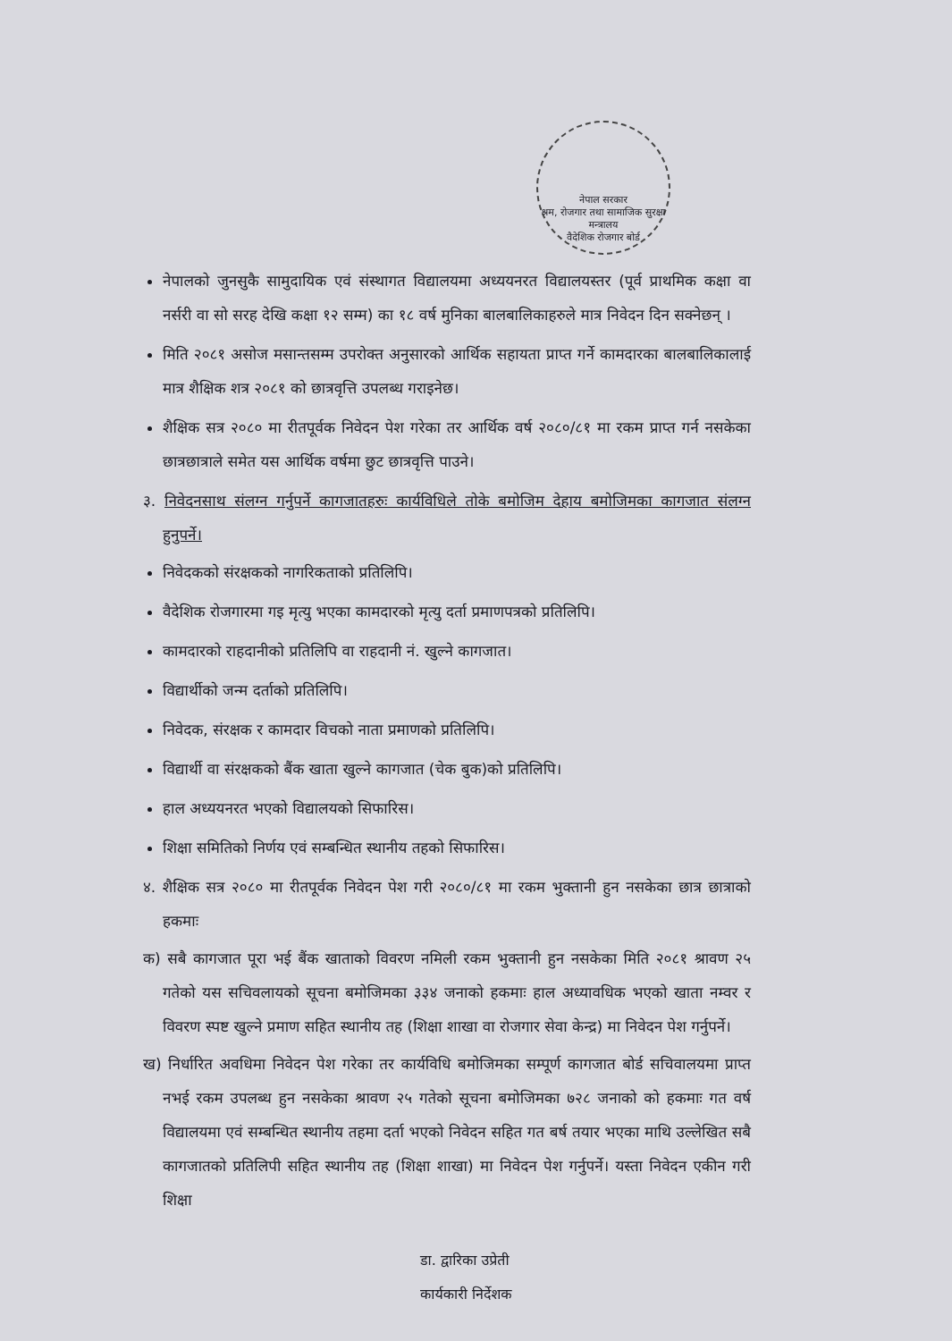नेपाल सरकार
श्रम, रोजगार तथा सामाजिक सुरक्षा मन्त्रालय
वैदेशिक रोजगार बोर्ड
नेपालको जुनसुकै सामुदायिक एवं संस्थागत विद्यालयमा अध्ययनरत विद्यालयस्तर (पूर्व प्राथमिक कक्षा वा नर्सरी वा सो सरह देखि कक्षा १२ सम्म) का १८ वर्ष मुनिका बालबालिकाहरुले मात्र निवेदन दिन सक्नेछन् ।
मिति २०८१ असोज मसान्तसम्म उपरोक्त अनुसारको आर्थिक सहायता प्राप्त गर्ने कामदारका बालबालिकालाई मात्र शैक्षिक शत्र २०८१ को छात्रवृत्ति उपलब्ध गराइनेछ।
शैक्षिक सत्र २०८० मा रीतपूर्वक निवेदन पेश गरेका तर आर्थिक वर्ष २०८०/८१ मा रकम प्राप्त गर्न नसकेका छात्रछात्राले समेत यस आर्थिक वर्षमा छुट छात्रवृत्ति पाउने।
३. निवेदनसाथ संलग्न गर्नुपर्ने कागजातहरुः कार्यविधिले तोके बमोजिम देहाय बमोजिमका कागजात संलग्न हुनुपर्ने।
निवेदकको संरक्षकको नागरिकताको प्रतिलिपि।
वैदेशिक रोजगारमा गइ मृत्यु भएका कामदारको मृत्यु दर्ता प्रमाणपत्रको प्रतिलिपि।
कामदारको राहदानीको प्रतिलिपि वा राहदानी नं. खुल्ने कागजात।
विद्यार्थीको जन्म दर्ताको प्रतिलिपि।
निवेदक, संरक्षक र कामदार विचको नाता प्रमाणको प्रतिलिपि।
विद्यार्थी वा संरक्षकको बैंक खाता खुल्ने कागजात (चेक बुक)को प्रतिलिपि।
हाल अध्ययनरत भएको विद्यालयको सिफारिस।
शिक्षा समितिको निर्णय एवं सम्बन्धित स्थानीय तहको सिफारिस।
४. शैक्षिक सत्र २०८० मा रीतपूर्वक निवेदन पेश गरी २०८०/८१ मा रकम भुक्तानी हुन नसकेका छात्र छात्राको हकमाः
क) सबै कागजात पूरा भई बैंक खाताको विवरण नमिली रकम भुक्तानी हुन नसकेका मिति २०८१ श्रावण २५ गतेको यस सचिवलायको सूचना बमोजिमका ३३४ जनाको हकमाः हाल अध्यावधिक भएको खाता नम्वर र विवरण स्पष्ट खुल्ने प्रमाण सहित स्थानीय तह (शिक्षा शाखा वा रोजगार सेवा केन्द्र) मा निवेदन पेश गर्नुपर्ने।
ख) निर्धारित अवधिमा निवेदन पेश गरेका तर कार्यविधि बमोजिमका सम्पूर्ण कागजात बोर्ड सचिवालयमा प्राप्त नभई रकम उपलब्ध हुन नसकेका श्रावण २५ गतेको सूचना बमोजिमका ७२८ जनाको को हकमाः गत वर्ष विद्यालयमा एवं सम्बन्धित स्थानीय तहमा दर्ता भएको निवेदन सहित गत बर्ष तयार भएका माथि उल्लेखित सबै कागजातको प्रतिलिपी सहित स्थानीय तह (शिक्षा शाखा) मा निवेदन पेश गर्नुपर्ने। यस्ता निवेदन एकीन गरी शिक्षा
डा. द्वारिका उप्रेती
कार्यकारी निर्देशक